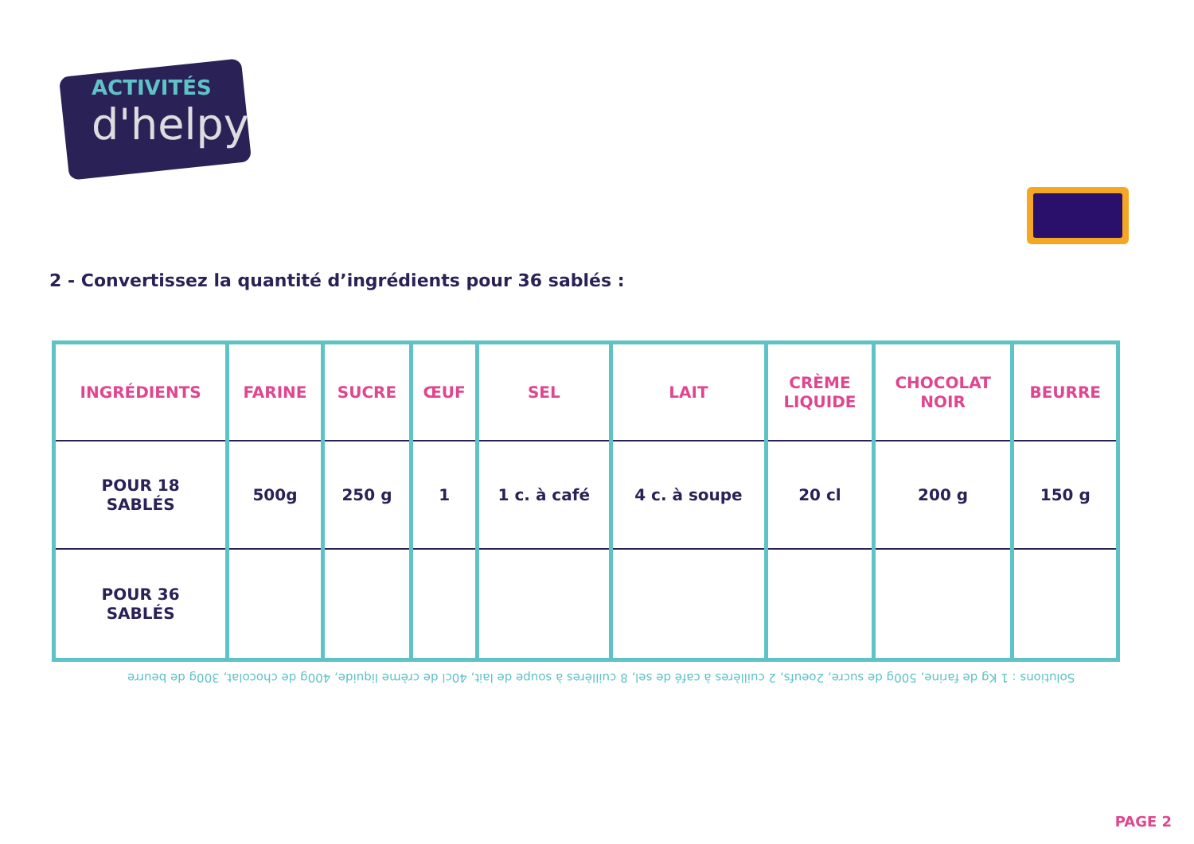ACTIVITÉS
d'helpy
2 - Convertissez la quantité d’ingrédients pour 36 sablés :
| INGRÉDIENTS | FARINE | SUCRE | ŒUF | SEL | LAIT | CRÈME LIQUIDE | CHOCOLAT NOIR | BEURRE |
| --- | --- | --- | --- | --- | --- | --- | --- | --- |
| POUR 18 SABLÉS | 500g | 250 g | 1 | 1 c. à café | 4 c. à soupe | 20 cl | 200 g | 150 g |
| POUR 36 SABLÉS | | | | | | | | |
Solutions : 1 Kg de farine, 500g de sucre, 2oeufs, 2 cuillères à café de sel, 8 cuillères à soupe de lait, 40cl de crème liquide, 400g de chocolat, 300g de beurre
PAGE 2